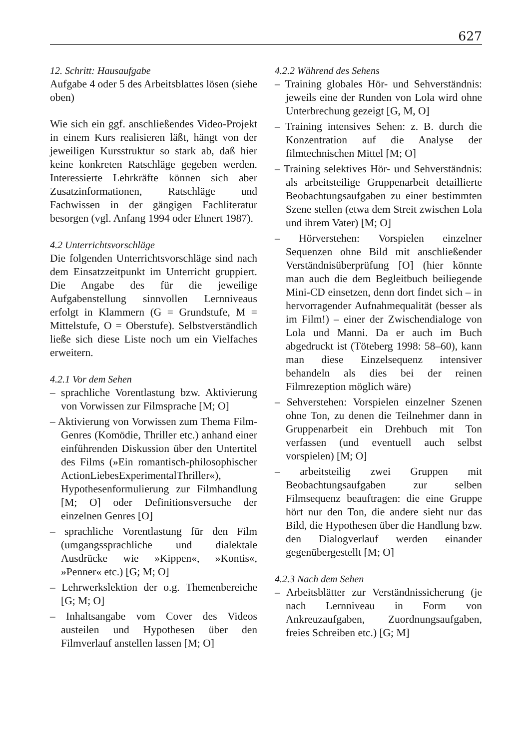627
12. Schritt: Hausaufgabe
Aufgabe 4 oder 5 des Arbeitsblattes lösen (siehe oben)
Wie sich ein ggf. anschließendes Video-Projekt in einem Kurs realisieren läßt, hängt von der jeweiligen Kursstruktur so stark ab, daß hier keine konkreten Ratschläge gegeben werden. Interessierte Lehrkräfte können sich aber Zusatzinformationen, Ratschläge und Fachwissen in der gängigen Fachliteratur besorgen (vgl. Anfang 1994 oder Ehnert 1987).
4.2 Unterrichtsvorschläge
Die folgenden Unterrichtsvorschläge sind nach dem Einsatzzeitpunkt im Unterricht gruppiert. Die Angabe des für die jeweilige Aufgabenstellung sinnvollen Lernniveaus erfolgt in Klammern (G = Grundstufe, M = Mittelstufe, O = Oberstufe). Selbstverständlich ließe sich diese Liste noch um ein Vielfaches erweitern.
4.2.1 Vor dem Sehen
– sprachliche Vorentlastung bzw. Aktivierung von Vorwissen zur Filmsprache [M; O]
– Aktivierung von Vorwissen zum Thema Film-Genres (Komödie, Thriller etc.) anhand einer einführenden Diskussion über den Untertitel des Films (»Ein romantisch-philosophischer ActionLiebesExperimentalThriller«), Hypothesenformulierung zur Filmhandlung [M; O] oder Definitionsversuche der einzelnen Genres [O]
– sprachliche Vorentlastung für den Film (umgangssprachliche und dialektale Ausdrücke wie »Kippen«, »Kontis«, »Penner« etc.) [G; M; O]
– Lehrwerkslektion der o.g. Themenbereiche [G; M; O]
– Inhaltsangabe vom Cover des Videos austeilen und Hypothesen über den Filmverlauf anstellen lassen [M; O]
4.2.2 Während des Sehens
– Training globales Hör- und Sehverständnis: jeweils eine der Runden von Lola wird ohne Unterbrechung gezeigt [G, M, O]
– Training intensives Sehen: z. B. durch die Konzentration auf die Analyse der filmtechnischen Mittel [M; O]
– Training selektives Hör- und Sehverständnis: als arbeitsteilige Gruppenarbeit detaillierte Beobachtungsaufgaben zu einer bestimmten Szene stellen (etwa dem Streit zwischen Lola und ihrem Vater) [M; O]
– Hörverstehen: Vorspielen einzelner Sequenzen ohne Bild mit anschließender Verständnisüberprüfung [O] (hier könnte man auch die dem Begleitbuch beiliegende Mini-CD einsetzen, denn dort findet sich – in hervorragender Aufnahmequalität (besser als im Film!) – einer der Zwischendialoge von Lola und Manni. Da er auch im Buch abgedruckt ist (Töteberg 1998: 58–60), kann man diese Einzelsequenz intensiver behandeln als dies bei der reinen Filmrezeption möglich wäre)
– Sehverstehen: Vorspielen einzelner Szenen ohne Ton, zu denen die Teilnehmer dann in Gruppenarbeit ein Drehbuch mit Ton verfassen (und eventuell auch selbst vorspielen) [M; O]
– arbeitsteilig zwei Gruppen mit Beobachtungsaufgaben zur selben Filmsequenz beauftragen: die eine Gruppe hört nur den Ton, die andere sieht nur das Bild, die Hypothesen über die Handlung bzw. den Dialogverlauf werden einander gegenübergestellt [M; O]
4.2.3 Nach dem Sehen
– Arbeitsblätter zur Verständnissicherung (je nach Lernniveau in Form von Ankreuzaufgaben, Zuordnungsaufgaben, freies Schreiben etc.) [G; M]